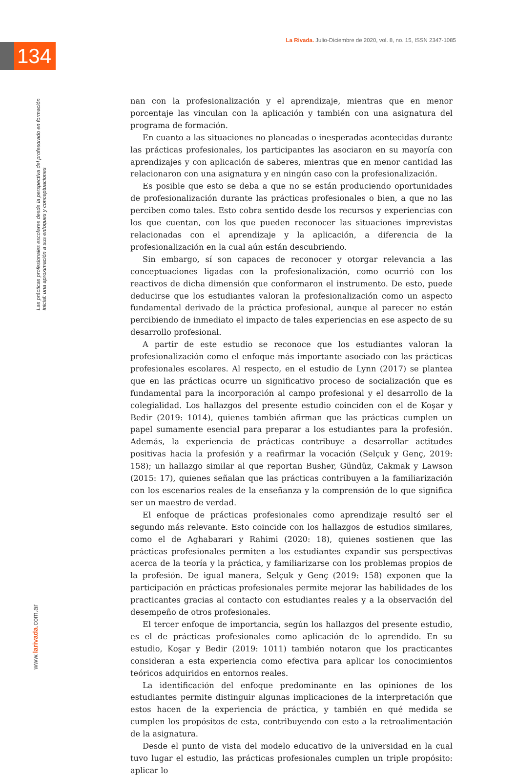La Rivada. Julio-Diciembre de 2020, vol. 8, no. 15, ISSN 2347-1085
134
Las prácticas profesionales escolares desde la perspectiva del profesorado en formación inicial: una aproximación a sus enfoques y conceptuaciones
www.larivada.com.ar
nan con la profesionalización y el aprendizaje, mientras que en menor porcentaje las vinculan con la aplicación y también con una asignatura del programa de formación.
En cuanto a las situaciones no planeadas o inesperadas acontecidas durante las prácticas profesionales, los participantes las asociaron en su mayoría con aprendizajes y con aplicación de saberes, mientras que en menor cantidad las relacionaron con una asignatura y en ningún caso con la profesionalización.
Es posible que esto se deba a que no se están produciendo oportunidades de profesionalización durante las prácticas profesionales o bien, a que no las perciben como tales. Esto cobra sentido desde los recursos y experiencias con los que cuentan, con los que pueden reconocer las situaciones imprevistas relacionadas con el aprendizaje y la aplicación, a diferencia de la profesionalización en la cual aún están descubriendo.
Sin embargo, sí son capaces de reconocer y otorgar relevancia a las conceptuaciones ligadas con la profesionalización, como ocurrió con los reactivos de dicha dimensión que conformaron el instrumento. De esto, puede deducirse que los estudiantes valoran la profesionalización como un aspecto fundamental derivado de la práctica profesional, aunque al parecer no están percibiendo de inmediato el impacto de tales experiencias en ese aspecto de su desarrollo profesional.
A partir de este estudio se reconoce que los estudiantes valoran la profesionalización como el enfoque más importante asociado con las prácticas profesionales escolares. Al respecto, en el estudio de Lynn (2017) se plantea que en las prácticas ocurre un significativo proceso de socialización que es fundamental para la incorporación al campo profesional y el desarrollo de la colegialidad. Los hallazgos del presente estudio coinciden con el de Koşar y Bedir (2019: 1014), quienes también afirman que las prácticas cumplen un papel sumamente esencial para preparar a los estudiantes para la profesión. Además, la experiencia de prácticas contribuye a desarrollar actitudes positivas hacia la profesión y a reafirmar la vocación (Selçuk y Genç, 2019: 158); un hallazgo similar al que reportan Busher, Gündüz, Cakmak y Lawson (2015: 17), quienes señalan que las prácticas contribuyen a la familiarización con los escenarios reales de la enseñanza y la comprensión de lo que significa ser un maestro de verdad.
El enfoque de prácticas profesionales como aprendizaje resultó ser el segundo más relevante. Esto coincide con los hallazgos de estudios similares, como el de Aghabarari y Rahimi (2020: 18), quienes sostienen que las prácticas profesionales permiten a los estudiantes expandir sus perspectivas acerca de la teoría y la práctica, y familiarizarse con los problemas propios de la profesión. De igual manera, Selçuk y Genç (2019: 158) exponen que la participación en prácticas profesionales permite mejorar las habilidades de los practicantes gracias al contacto con estudiantes reales y a la observación del desempeño de otros profesionales.
El tercer enfoque de importancia, según los hallazgos del presente estudio, es el de prácticas profesionales como aplicación de lo aprendido. En su estudio, Koşar y Bedir (2019: 1011) también notaron que los practicantes consideran a esta experiencia como efectiva para aplicar los conocimientos teóricos adquiridos en entornos reales.
La identificación del enfoque predominante en las opiniones de los estudiantes permite distinguir algunas implicaciones de la interpretación que estos hacen de la experiencia de práctica, y también en qué medida se cumplen los propósitos de esta, contribuyendo con esto a la retroalimentación de la asignatura.
Desde el punto de vista del modelo educativo de la universidad en la cual tuvo lugar el estudio, las prácticas profesionales cumplen un triple propósito: aplicar lo